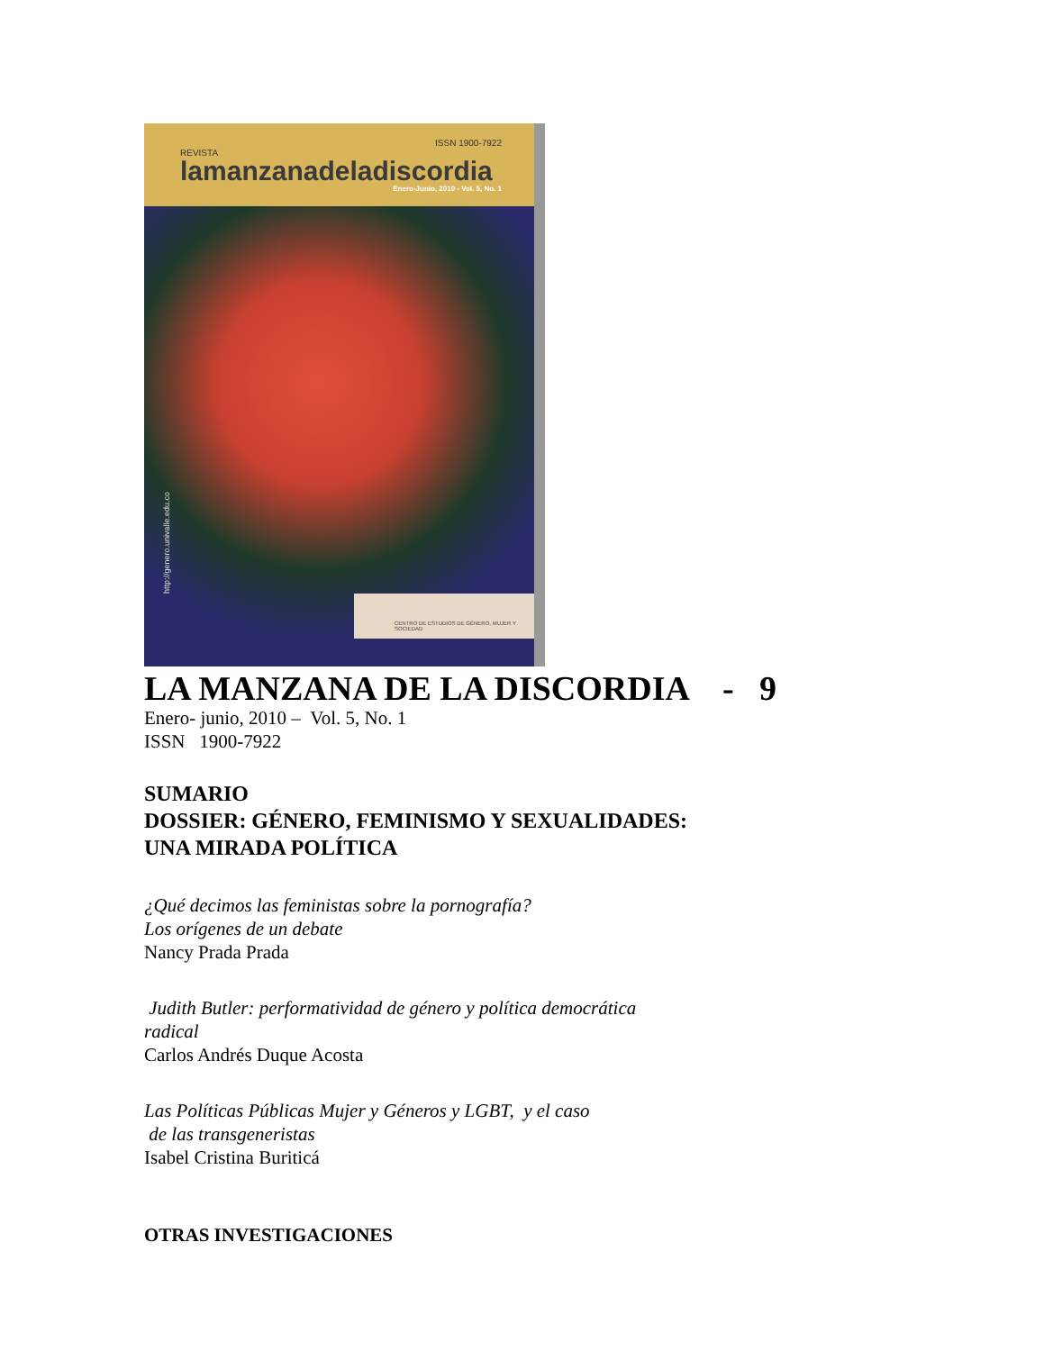ISSN 1900-7922
REVISTA
lamanzanadeladiscordia
Enero-Junio, 2010 - Vol. 5, No. 1
http://genero.univalle.edu.co
CENTRO DE ESTUDIOS DE GÉNERO, MUJER Y SOCIEDAD
LA MANZANA DE LA DISCORDIA - 9
Enero- junio, 2010 – Vol. 5, No. 1
ISSN 1900-7922
SUMARIO
DOSSIER: GÉNERO, FEMINISMO Y SEXUALIDADES:
UNA MIRADA POLÍTICA
¿Qué decimos las feministas sobre la pornografía?
Los orígenes de un debate
Nancy Prada Prada
Judith Butler: performatividad de género y política democrática
radical
Carlos Andrés Duque Acosta
Las Políticas Públicas Mujer y Géneros y LGBT, y el caso
de las transgeneristas
Isabel Cristina Buriticá
OTRAS INVESTIGACIONES